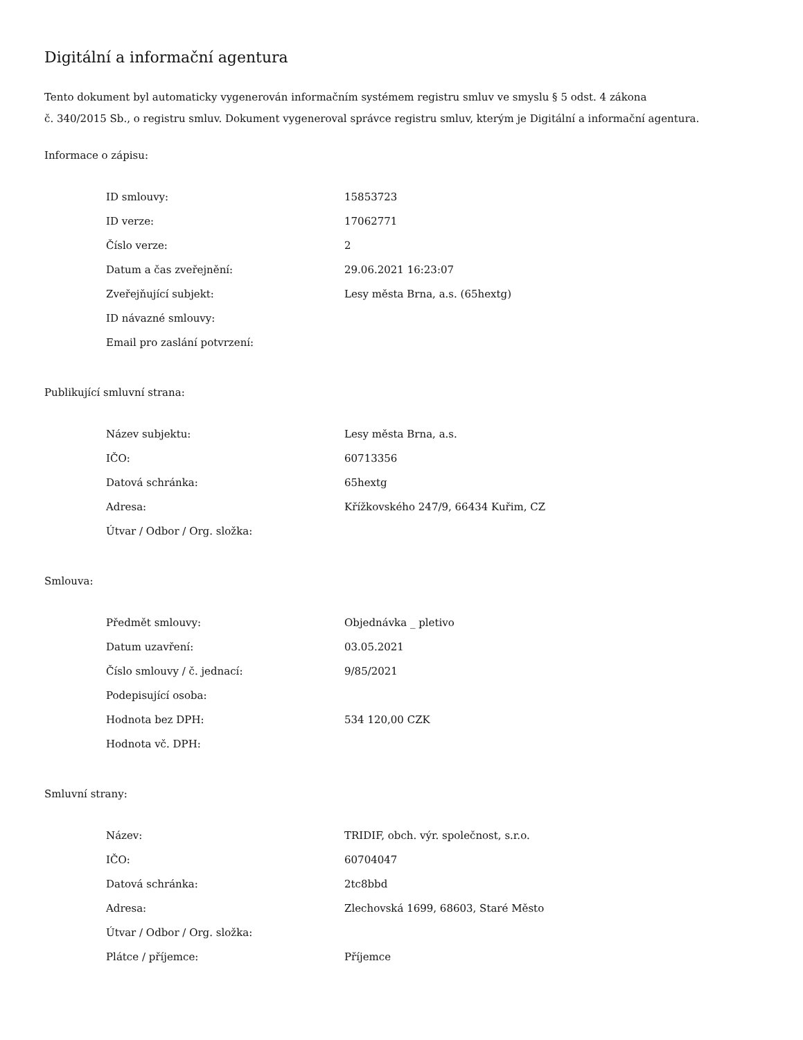Digitální a informační agentura
Tento dokument byl automaticky vygenerován informačním systémem registru smluv ve smyslu § 5 odst. 4 zákona
č. 340/2015 Sb., o registru smluv. Dokument vygeneroval správce registru smluv, kterým je Digitální a informační agentura.
Informace o zápisu:
| ID smlouvy: | 15853723 |
| ID verze: | 17062771 |
| Číslo verze: | 2 |
| Datum a čas zveřejnění: | 29.06.2021 16:23:07 |
| Zveřejňující subjekt: | Lesy města Brna, a.s. (65hextg) |
| ID návazné smlouvy: | |
| Email pro zaslání potvrzení: | |
Publikující smluvní strana:
| Název subjektu: | Lesy města Brna, a.s. |
| IČO: | 60713356 |
| Datová schránka: | 65hextg |
| Adresa: | Křížkovského 247/9, 66434 Kuřim, CZ |
| Útvar / Odbor / Org. složka: | |
Smlouva:
| Předmět smlouvy: | Objednávka _ pletivo |
| Datum uzavření: | 03.05.2021 |
| Číslo smlouvy / č. jednací: | 9/85/2021 |
| Podepisující osoba: | |
| Hodnota bez DPH: | 534 120,00 CZK |
| Hodnota vč. DPH: | |
Smluvní strany:
| Název: | TRIDIF, obch. výr. společnost, s.r.o. |
| IČO: | 60704047 |
| Datová schránka: | 2tc8bbd |
| Adresa: | Zlechovská 1699, 68603, Staré Město |
| Útvar / Odbor / Org. složka: | |
| Plátce / příjemce: | Příjemce |